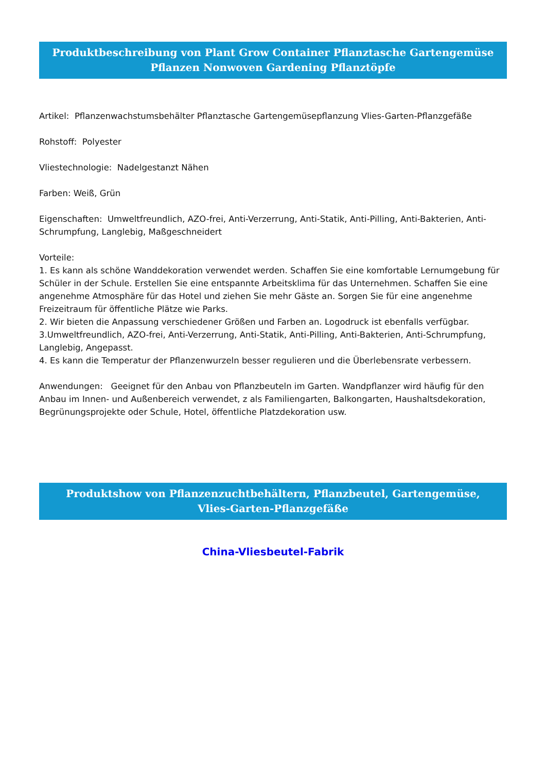Produktbeschreibung von Plant Grow Container Pflanztasche Gartengemüse Pflanzen Nonwoven Gardening Pflanztöpfe
Artikel: Pflanzenwachstumsbehälter Pflanztasche Gartengemüsepflanzung Vlies-Garten-Pflanzgefäße
Rohstoff: Polyester
Vliestechnologie: Nadelgestanzt Nähen
Farben: Weiß, Grün
Eigenschaften: Umweltfreundlich, AZO-frei, Anti-Verzerrung, Anti-Statik, Anti-Pilling, Anti-Bakterien, Anti-Schrumpfung, Langlebig, Maßgeschneidert
Vorteile:
1. Es kann als schöne Wanddekoration verwendet werden. Schaffen Sie eine komfortable Lernumgebung für Schüler in der Schule. Erstellen Sie eine entspannte Arbeitsklima für das Unternehmen. Schaffen Sie eine angenehme Atmosphäre für das Hotel und ziehen Sie mehr Gäste an. Sorgen Sie für eine angenehme Freizeitraum für öffentliche Plätze wie Parks.
2. Wir bieten die Anpassung verschiedener Größen und Farben an. Logodruck ist ebenfalls verfügbar.
3.Umweltfreundlich, AZO-frei, Anti-Verzerrung, Anti-Statik, Anti-Pilling, Anti-Bakterien, Anti-Schrumpfung, Langlebig, Angepasst.
4. Es kann die Temperatur der Pflanzenwurzeln besser regulieren und die Überlebensrate verbessern.
Anwendungen: Geeignet für den Anbau von Pflanzbeuteln im Garten. Wandpflanzer wird häufig für den Anbau im Innen- und Außenbereich verwendet, z als Familiengarten, Balkongarten, Haushaltsdekoration, Begrünungsprojekte oder Schule, Hotel, öffentliche Platzdekoration usw.
Produktshow von Pflanzenzuchtbehältern, Pflanzbeutel, Gartengemüse, Vlies-Garten-Pflanzgefäße
China-Vliesbeutel-Fabrik